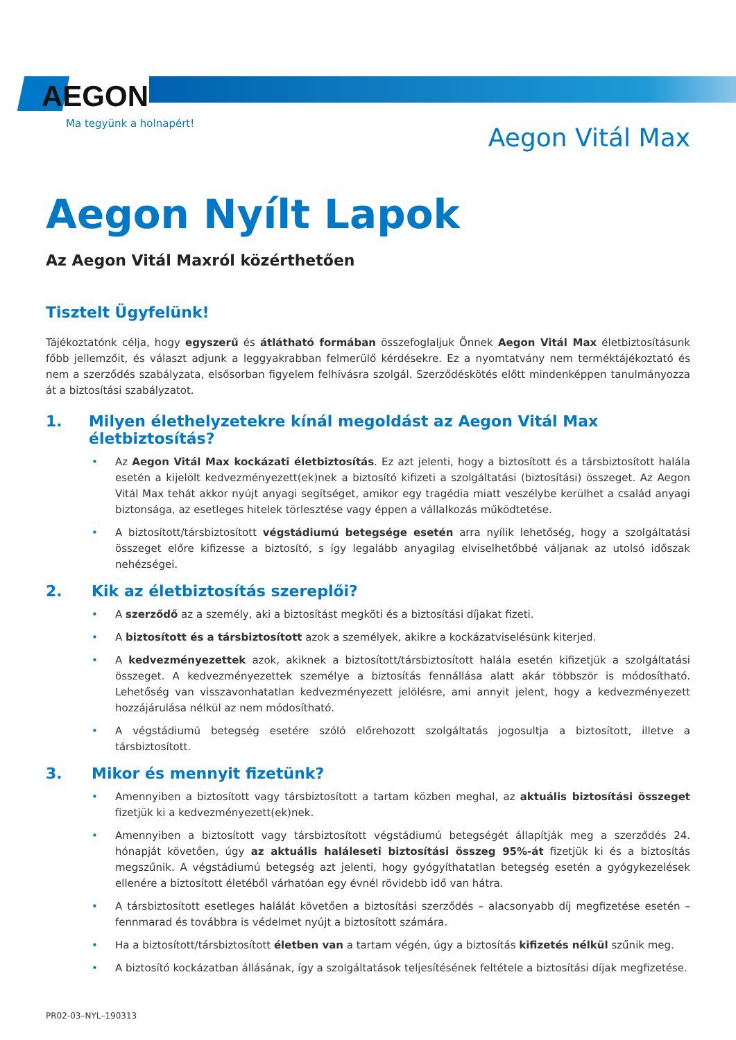AEGON
Ma tegyünk a holnapért!
Aegon Vitál Max
Aegon Nyílt Lapok
Az Aegon Vitál Maxról közérthetően
Tisztelt Ügyfelünk!
Tájékoztatónk célja, hogy egyszerű és átlátható formában összefoglaljuk Önnek Aegon Vitál Max életbiztosításunk főbb jellemzőit, és választ adjunk a leggyakrabban felmerülő kérdésekre. Ez a nyomtatvány nem terméktájékoztató és nem a szerződés szabályzata, elsősorban figyelem felhívásra szolgál. Szerződéskötés előtt mindenképpen tanulmányozza át a biztosítási szabályzatot.
1. Milyen élethelyzetekre kínál megoldást az Aegon Vitál Max életbiztosítás?
• Az Aegon Vitál Max kockázati életbiztosítás. Ez azt jelenti, hogy a biztosított és a társbiztosított halála esetén a kijelölt kedvezményezett(ek)nek a biztosító kifizeti a szolgáltatási (biztosítási) összeget. Az Aegon Vitál Max tehát akkor nyújt anyagi segítséget, amikor egy tragédia miatt veszélybe kerülhet a család anyagi biztonsága, az esetleges hitelek törlesztése vagy éppen a vállalkozás működtetése.
• A biztosított/társbiztosított végstádiumú betegsége esetén arra nyílik lehetőség, hogy a szolgáltatási összeget előre kifizesse a biztosító, s így legalább anyagilag elviselhetőbbé váljanak az utolsó időszak nehézségei.
2. Kik az életbiztosítás szereplői?
• A szerződő az a személy, aki a biztosítást megköti és a biztosítási díjakat fizeti.
• A biztosított és a társbiztosított azok a személyek, akikre a kockázatviselésünk kiterjed.
• A kedvezményezettek azok, akiknek a biztosított/társbiztosított halála esetén kifizetjük a szolgáltatási összeget. A kedvezményezettek személye a biztosítás fennállása alatt akár többször is módosítható. Lehetőség van visszavonhatatlan kedvezményezett jelölésre, ami annyit jelent, hogy a kedvezményezett hozzájárulása nélkül az nem módosítható.
• A végstádiumú betegség esetére szóló előrehozott szolgáltatás jogosultja a biztosított, illetve a társbiztosított.
3. Mikor és mennyit fizetünk?
• Amennyiben a biztosított vagy társbiztosított a tartam közben meghal, az aktuális biztosítási összeget fizetjük ki a kedvezményezett(ek)nek.
• Amennyiben a biztosított vagy társbiztosított végstádiumú betegségét állapítják meg a szerződés 24. hónapját követően, úgy az aktuális haláleseti biztosítási összeg 95%-át fizetjük ki és a biztosítás megszűnik. A végstádiumú betegség azt jelenti, hogy gyógyíthatatlan betegség esetén a gyógykezelések ellenére a biztosított életéből várhatóan egy évnél rövidebb idő van hátra.
• A társbiztosított esetleges halálát követően a biztosítási szerződés – alacsonyabb díj megfizetése esetén – fennmarad és továbbra is védelmet nyújt a biztosított számára.
• Ha a biztosított/társbiztosított életben van a tartam végén, úgy a biztosítás kifizetés nélkül szűnik meg.
• A biztosító kockázatban állásának, így a szolgáltatások teljesítésének feltétele a biztosítási díjak megfizetése.
PR02-03–NYL–190313